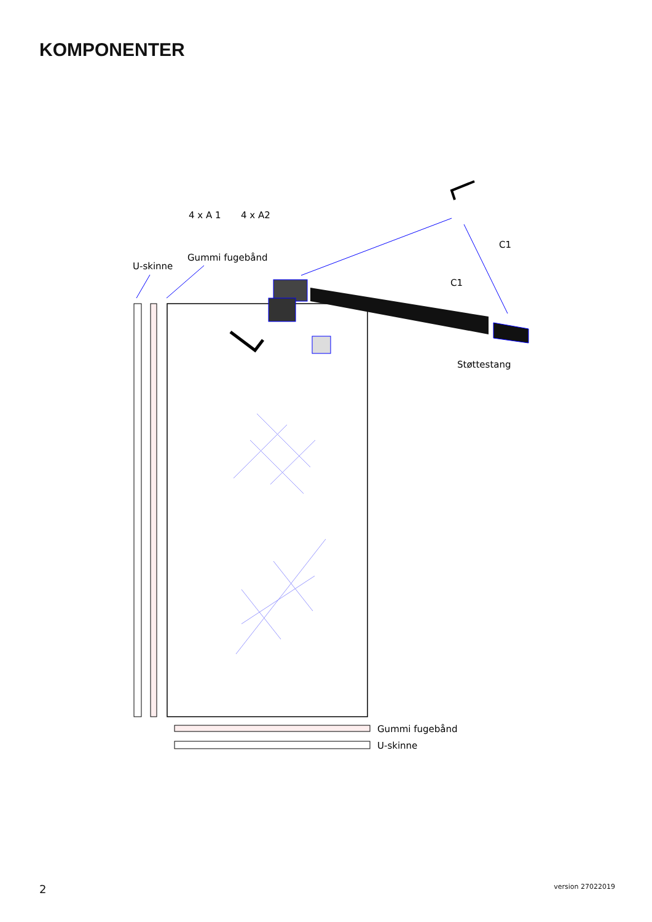KOMPONENTER
4 x A 1
4 x A2
Gummi fugebånd
U-skinne
C1
C1
Støttestang
Gummi fugebånd
U-skinne
2 version 27022019